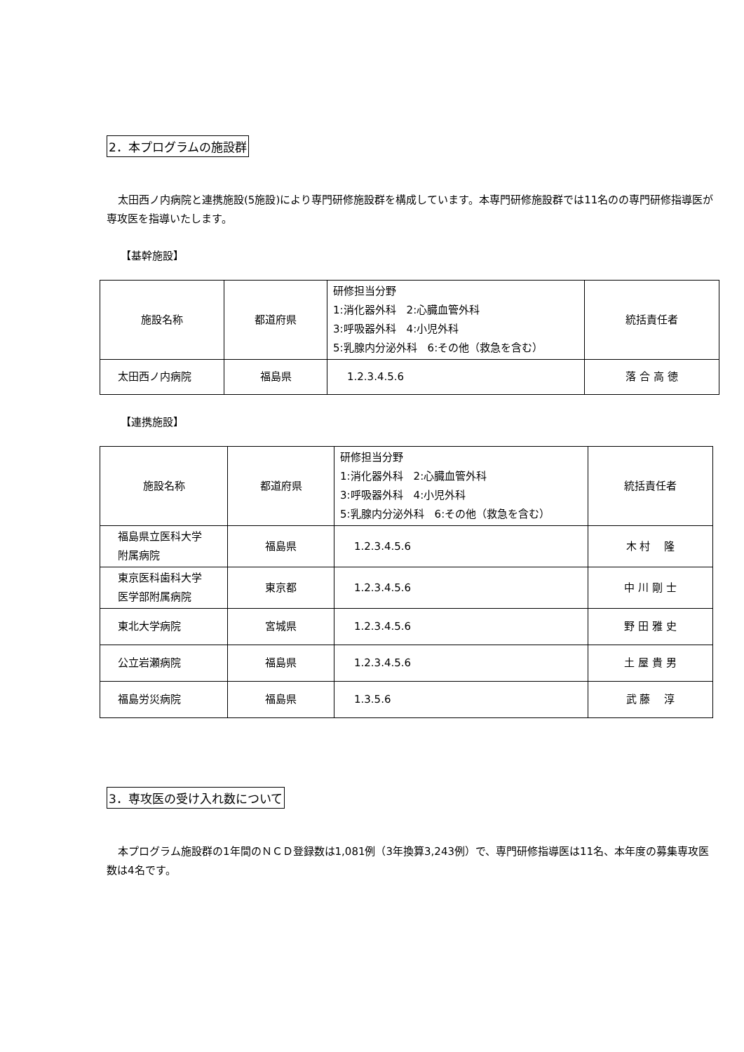2．本プログラムの施設群
太田西ノ内病院と連携施設(5施設)により専門研修施設群を構成しています。本専門研修施設群では11名のの専門研修指導医が専攻医を指導いたします。
【基幹施設】
| 施設名称 | 都道府県 | 研修担当分野 1:消化器外科 2:心臓血管外科 3:呼吸器外科 4:小児外科 5:乳腺内分泌外科 6:その他（救急を含む） | 統括責任者 |
| 太田西ノ内病院 | 福島県 | 1.2.3.4.5.6 | 落 合 高 徳 |
【連携施設】
| 施設名称 | 都道府県 | 研修担当分野 1:消化器外科 2:心臓血管外科 3:呼吸器外科 4:小児外科 5:乳腺内分泌外科 6:その他（救急を含む） | 統括責任者 |
| 福島県立医科大学 附属病院 | 福島県 | 1.2.3.4.5.6 | 木 村 隆 |
| 東京医科歯科大学 医学部附属病院 | 東京都 | 1.2.3.4.5.6 | 中 川 剛 士 |
| 東北大学病院 | 宮城県 | 1.2.3.4.5.6 | 野 田 雅 史 |
| 公立岩瀬病院 | 福島県 | 1.2.3.4.5.6 | 土 屋 貴 男 |
| 福島労災病院 | 福島県 | 1.3.5.6 | 武 藤 淳 |
3．専攻医の受け入れ数について
本プログラム施設群の1年間のＮＣＤ登録数は1,081例（3年換算3,243例）で、専門研修指導医は11名、本年度の募集専攻医数は4名です。